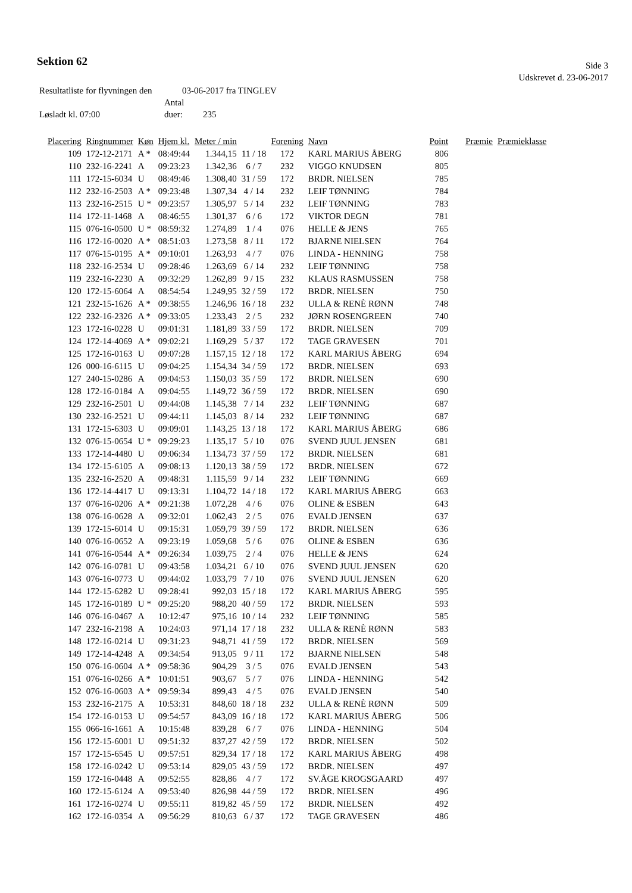Sektion 62
Side 3
Udskrevet d. 23-06-2017
Resultatliste for flyvningen den 03-06-2017 fra TINGLEV
Løsladt kl. 07:00 Antal duer: 235
| Placering | Ringnummer | Køn | Hjem kl. | Meter / min | | Forening | Navn | Point | Præmie | Præmieklasse |
| --- | --- | --- | --- | --- | --- | --- | --- | --- | --- | --- |
| 109 | 172-12-2171 | A * | 08:49:44 | 1.344,15 | 11 / 18 | 172 | KARL MARIUS ÅBERG | 806 | | |
| 110 | 232-16-2241 | A | 09:23:23 | 1.342,36 | 6 / 7 | 232 | VIGGO KNUDSEN | 805 | | |
| 111 | 172-15-6034 | U | 08:49:46 | 1.308,40 | 31 / 59 | 172 | BRDR. NIELSEN | 785 | | |
| 112 | 232-16-2503 | A * | 09:23:48 | 1.307,34 | 4 / 14 | 232 | LEIF TØNNING | 784 | | |
| 113 | 232-16-2515 | U * | 09:23:57 | 1.305,97 | 5 / 14 | 232 | LEIF TØNNING | 783 | | |
| 114 | 172-11-1468 | A | 08:46:55 | 1.301,37 | 6 / 6 | 172 | VIKTOR DEGN | 781 | | |
| 115 | 076-16-0500 | U * | 08:59:32 | 1.274,89 | 1 / 4 | 076 | HELLE & JENS | 765 | | |
| 116 | 172-16-0020 | A * | 08:51:03 | 1.273,58 | 8 / 11 | 172 | BJARNE NIELSEN | 764 | | |
| 117 | 076-15-0195 | A * | 09:10:01 | 1.263,93 | 4 / 7 | 076 | LINDA - HENNING | 758 | | |
| 118 | 232-16-2534 | U | 09:28:46 | 1.263,69 | 6 / 14 | 232 | LEIF TØNNING | 758 | | |
| 119 | 232-16-2230 | A | 09:32:29 | 1.262,89 | 9 / 15 | 232 | KLAUS RASMUSSEN | 758 | | |
| 120 | 172-15-6064 | A | 08:54:54 | 1.249,95 | 32 / 59 | 172 | BRDR. NIELSEN | 750 | | |
| 121 | 232-15-1626 | A * | 09:38:55 | 1.246,96 | 16 / 18 | 232 | ULLA & RENÈ RØNN | 748 | | |
| 122 | 232-16-2326 | A * | 09:33:05 | 1.233,43 | 2 / 5 | 232 | JØRN ROSENGREEN | 740 | | |
| 123 | 172-16-0228 | U | 09:01:31 | 1.181,89 | 33 / 59 | 172 | BRDR. NIELSEN | 709 | | |
| 124 | 172-14-4069 | A * | 09:02:21 | 1.169,29 | 5 / 37 | 172 | TAGE GRAVESEN | 701 | | |
| 125 | 172-16-0163 | U | 09:07:28 | 1.157,15 | 12 / 18 | 172 | KARL MARIUS ÅBERG | 694 | | |
| 126 | 000-16-6115 | U | 09:04:25 | 1.154,34 | 34 / 59 | 172 | BRDR. NIELSEN | 693 | | |
| 127 | 240-15-0286 | A | 09:04:53 | 1.150,03 | 35 / 59 | 172 | BRDR. NIELSEN | 690 | | |
| 128 | 172-16-0184 | A | 09:04:55 | 1.149,72 | 36 / 59 | 172 | BRDR. NIELSEN | 690 | | |
| 129 | 232-16-2501 | U | 09:44:08 | 1.145,38 | 7 / 14 | 232 | LEIF TØNNING | 687 | | |
| 130 | 232-16-2521 | U | 09:44:11 | 1.145,03 | 8 / 14 | 232 | LEIF TØNNING | 687 | | |
| 131 | 172-15-6303 | U | 09:09:01 | 1.143,25 | 13 / 18 | 172 | KARL MARIUS ÅBERG | 686 | | |
| 132 | 076-15-0654 | U * | 09:29:23 | 1.135,17 | 5 / 10 | 076 | SVEND JUUL JENSEN | 681 | | |
| 133 | 172-14-4480 | U | 09:06:34 | 1.134,73 | 37 / 59 | 172 | BRDR. NIELSEN | 681 | | |
| 134 | 172-15-6105 | A | 09:08:13 | 1.120,13 | 38 / 59 | 172 | BRDR. NIELSEN | 672 | | |
| 135 | 232-16-2520 | A | 09:48:31 | 1.115,59 | 9 / 14 | 232 | LEIF TØNNING | 669 | | |
| 136 | 172-14-4417 | U | 09:13:31 | 1.104,72 | 14 / 18 | 172 | KARL MARIUS ÅBERG | 663 | | |
| 137 | 076-16-0206 | A * | 09:21:38 | 1.072,28 | 4 / 6 | 076 | OLINE & ESBEN | 643 | | |
| 138 | 076-16-0628 | A | 09:32:01 | 1.062,43 | 2 / 5 | 076 | EVALD JENSEN | 637 | | |
| 139 | 172-15-6014 | U | 09:15:31 | 1.059,79 | 39 / 59 | 172 | BRDR. NIELSEN | 636 | | |
| 140 | 076-16-0652 | A | 09:23:19 | 1.059,68 | 5 / 6 | 076 | OLINE & ESBEN | 636 | | |
| 141 | 076-16-0544 | A * | 09:26:34 | 1.039,75 | 2 / 4 | 076 | HELLE & JENS | 624 | | |
| 142 | 076-16-0781 | U | 09:43:58 | 1.034,21 | 6 / 10 | 076 | SVEND JUUL JENSEN | 620 | | |
| 143 | 076-16-0773 | U | 09:44:02 | 1.033,79 | 7 / 10 | 076 | SVEND JUUL JENSEN | 620 | | |
| 144 | 172-15-6282 | U | 09:28:41 | 992,03 | 15 / 18 | 172 | KARL MARIUS ÅBERG | 595 | | |
| 145 | 172-16-0189 | U * | 09:25:20 | 988,20 | 40 / 59 | 172 | BRDR. NIELSEN | 593 | | |
| 146 | 076-16-0467 | A | 10:12:47 | 975,16 | 10 / 14 | 232 | LEIF TØNNING | 585 | | |
| 147 | 232-16-2198 | A | 10:24:03 | 971,14 | 17 / 18 | 232 | ULLA & RENÈ RØNN | 583 | | |
| 148 | 172-16-0214 | U | 09:31:23 | 948,71 | 41 / 59 | 172 | BRDR. NIELSEN | 569 | | |
| 149 | 172-14-4248 | A | 09:34:54 | 913,05 | 9 / 11 | 172 | BJARNE NIELSEN | 548 | | |
| 150 | 076-16-0604 | A * | 09:58:36 | 904,29 | 3 / 5 | 076 | EVALD JENSEN | 543 | | |
| 151 | 076-16-0266 | A * | 10:01:51 | 903,67 | 5 / 7 | 076 | LINDA - HENNING | 542 | | |
| 152 | 076-16-0603 | A * | 09:59:34 | 899,43 | 4 / 5 | 076 | EVALD JENSEN | 540 | | |
| 153 | 232-16-2175 | A | 10:53:31 | 848,60 | 18 / 18 | 232 | ULLA & RENÈ RØNN | 509 | | |
| 154 | 172-16-0153 | U | 09:54:57 | 843,09 | 16 / 18 | 172 | KARL MARIUS ÅBERG | 506 | | |
| 155 | 066-16-1661 | A | 10:15:48 | 839,28 | 6 / 7 | 076 | LINDA - HENNING | 504 | | |
| 156 | 172-15-6001 | U | 09:51:32 | 837,27 | 42 / 59 | 172 | BRDR. NIELSEN | 502 | | |
| 157 | 172-15-6545 | U | 09:57:51 | 829,34 | 17 / 18 | 172 | KARL MARIUS ÅBERG | 498 | | |
| 158 | 172-16-0242 | U | 09:53:14 | 829,05 | 43 / 59 | 172 | BRDR. NIELSEN | 497 | | |
| 159 | 172-16-0448 | A | 09:52:55 | 828,86 | 4 / 7 | 172 | SV.ÅGE KROGSGAARD | 497 | | |
| 160 | 172-15-6124 | A | 09:53:40 | 826,98 | 44 / 59 | 172 | BRDR. NIELSEN | 496 | | |
| 161 | 172-16-0274 | U | 09:55:11 | 819,82 | 45 / 59 | 172 | BRDR. NIELSEN | 492 | | |
| 162 | 172-16-0354 | A | 09:56:29 | 810,63 | 6 / 37 | 172 | TAGE GRAVESEN | 486 | | |